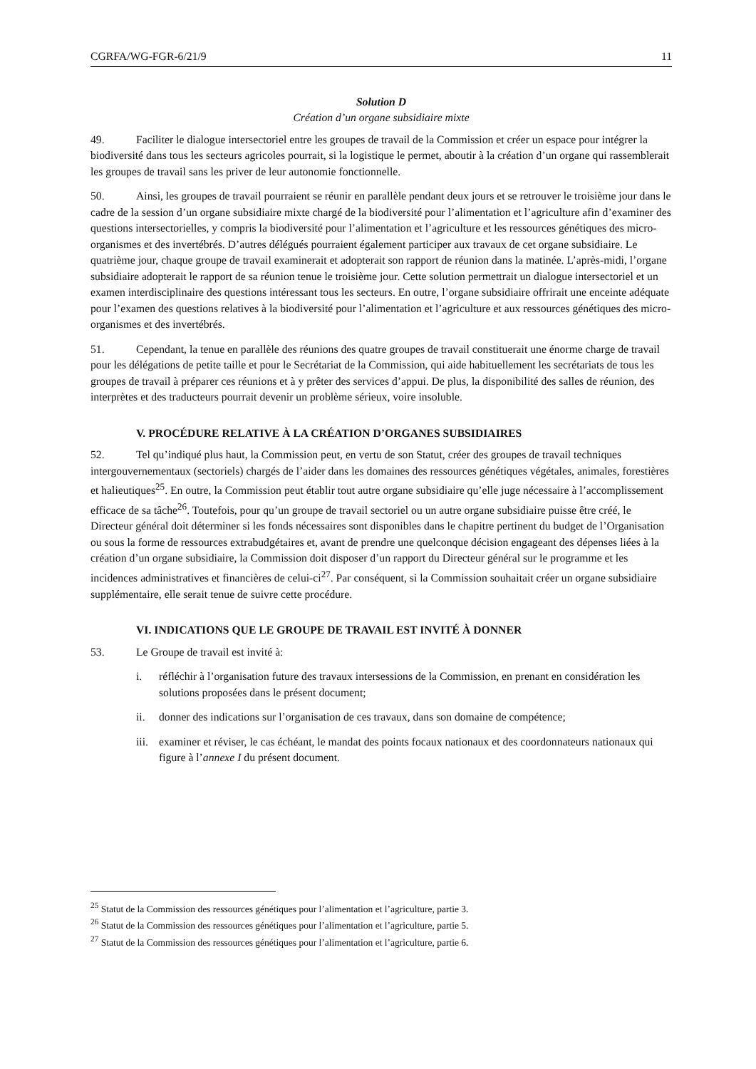CGRFA/WG-FGR-6/21/9 11
Solution D
Création d’un organe subsidiaire mixte
49. Faciliter le dialogue intersectoriel entre les groupes de travail de la Commission et créer un espace pour intégrer la biodiversité dans tous les secteurs agricoles pourrait, si la logistique le permet, aboutir à la création d’un organe qui rassemblerait les groupes de travail sans les priver de leur autonomie fonctionnelle.
50. Ainsi, les groupes de travail pourraient se réunir en parallèle pendant deux jours et se retrouver le troisième jour dans le cadre de la session d’un organe subsidiaire mixte chargé de la biodiversité pour l’alimentation et l’agriculture afin d’examiner des questions intersectorielles, y compris la biodiversité pour l’alimentation et l’agriculture et les ressources génétiques des micro-organismes et des invertébrés. D’autres délégués pourraient également participer aux travaux de cet organe subsidiaire. Le quatrième jour, chaque groupe de travail examinerait et adopterait son rapport de réunion dans la matinée. L’après-midi, l’organe subsidiaire adopterait le rapport de sa réunion tenue le troisième jour. Cette solution permettrait un dialogue intersectoriel et un examen interdisciplinaire des questions intéressant tous les secteurs. En outre, l’organe subsidiaire offrirait une enceinte adéquate pour l’examen des questions relatives à la biodiversité pour l’alimentation et l’agriculture et aux ressources génétiques des micro-organismes et des invertébrés.
51. Cependant, la tenue en parallèle des réunions des quatre groupes de travail constituerait une énorme charge de travail pour les délégations de petite taille et pour le Secrétariat de la Commission, qui aide habituellement les secrétariats de tous les groupes de travail à préparer ces réunions et à y prêter des services d’appui. De plus, la disponibilité des salles de réunion, des interprètes et des traducteurs pourrait devenir un problème sérieux, voire insoluble.
V. PROCÉDURE RELATIVE À LA CRÉATION D’ORGANES SUBSIDIAIRES
52. Tel qu’indiqué plus haut, la Commission peut, en vertu de son Statut, créer des groupes de travail techniques intergouvernementaux (sectoriels) chargés de l’aider dans les domaines des ressources génétiques végétales, animales, forestières et halieutiques<sup>25</sup>. En outre, la Commission peut établir tout autre organe subsidiaire qu’elle juge nécessaire à l’accomplissement efficace de sa tâche<sup>26</sup>. Toutefois, pour qu’un groupe de travail sectoriel ou un autre organe subsidiaire puisse être créé, le Directeur général doit déterminer si les fonds nécessaires sont disponibles dans le chapitre pertinent du budget de l’Organisation ou sous la forme de ressources extrabudgétaires et, avant de prendre une quelconque décision engageant des dépenses liées à la création d’un organe subsidiaire, la Commission doit disposer d’un rapport du Directeur général sur le programme et les incidences administratives et financières de celui-ci<sup>27</sup>. Par conséquent, si la Commission souhaitait créer un organe subsidiaire supplémentaire, elle serait tenue de suivre cette procédure.
VI. INDICATIONS QUE LE GROUPE DE TRAVAIL EST INVITÉ À DONNER
53. Le Groupe de travail est invité à:
i. réfléchir à l’organisation future des travaux intersessions de la Commission, en prenant en considération les solutions proposées dans le présent document;
ii. donner des indications sur l’organisation de ces travaux, dans son domaine de compétence;
iii.
examiner et réviser, le cas échéant, le mandat des points focaux nationaux et des coordonnateurs nationaux qui figure à l’annexe I du présent document.
<sup>25</sup> Statut de la Commission des ressources génétiques pour l’alimentation et l’agriculture, partie 3.
<sup>26</sup> Statut de la Commission des ressources génétiques pour l’alimentation et l’agriculture, partie 5.
<sup>27</sup> Statut de la Commission des ressources génétiques pour l’alimentation et l’agriculture, partie 6.